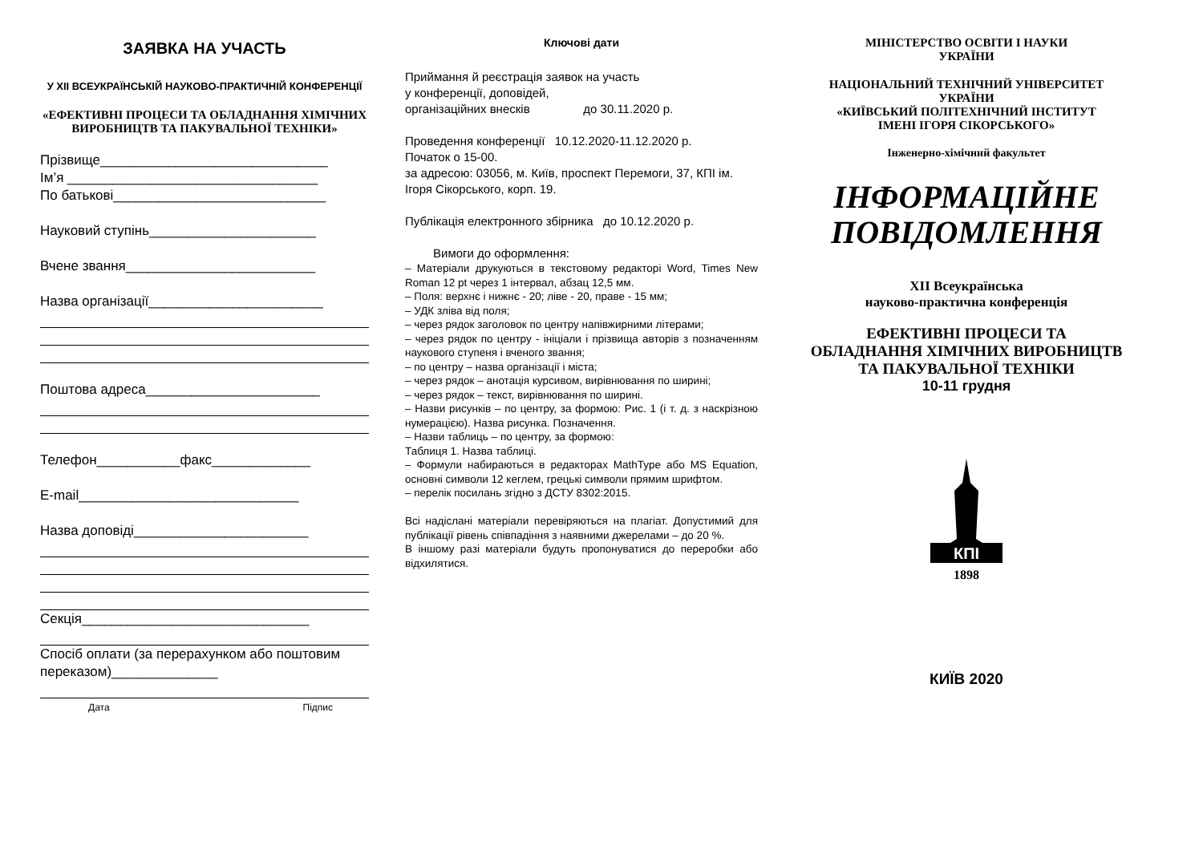ЗАЯВКА НА УЧАСТЬ
У ХІІ ВСЕУКРАЇНСЬКІЙ НАУКОВО-ПРАКТИЧНІЙ КОНФЕРЕНЦІЇ
«ЕФЕКТИВНІ ПРОЦЕСИ ТА ОБЛАДНАННЯ ХІМІЧНИХ ВИРОБНИЦТВ ТА ПАКУВАЛЬНОЇ ТЕХНІКИ»
Прізвище______________________________
Ім’я _________________________________
По батькові____________________________
Науковий ступінь______________________
Вчене звання_________________________
Назва організації_______________________
Поштова адреса_______________________
Телефон___________факс_____________
E-mail_____________________________
Назва доповіді_______________________
Секція______________________________
Спосіб оплати (за перерахунком або поштовим переказом)______________
Дата Підпис
Ключові дати
Приймання й реєстрація заявок на участь
у конференції, доповідей,
організаційних внесків до 30.11.2020 р.
Проведення конференції 10.12.2020-11.12.2020 р.
Початок о 15-00.
за адресою: 03056, м. Київ, проспект Перемоги, 37, КПІ ім. Ігоря Сікорського, корп. 19.
Публікація електронного збірника до 10.12.2020 р.
Вимоги до оформлення:
– Матеріали друкуються в текстовому редакторі Word, Times New Roman 12 pt через 1 інтервал, абзац 12,5 мм.
– Поля: верхнє і нижнє - 20; ліве - 20, праве - 15 мм;
– УДК зліва від поля;
– через рядок заголовок по центру напівжирними літерами;
– через рядок по центру - ініціали і прізвища авторів з позначенням наукового ступеня і вченого звання;
– по центру – назва організації і міста;
– через рядок – анотація курсивом, вирівнювання по ширині;
– через рядок – текст, вирівнювання по ширині.
– Назви рисунків – по центру, за формою: Рис. 1 (і т. д. з наскрізною нумерацією). Назва рисунка. Позначення.
– Назви таблиць – по центру, за формою:
Таблиця 1. Назва таблиці.
– Формули набираються в редакторах MathType або MS Equation, основні символи 12 кеглем, грецькі символи прямим шрифтом.
– перелік посилань згідно з ДСТУ 8302:2015.
Всі надіслані матеріали перевіряються на плагіат. Допустимий для публікації рівень співпадіння з наявними джерелами – до 20 %.
В іншому разі матеріали будуть пропонуватися до переробки або відхилятися.
МІНІСТЕРСТВО ОСВІТИ І НАУКИ
УКРАЇНИ
НАЦІОНАЛЬНИЙ ТЕХНІЧНИЙ УНІВЕРСИТЕТ
УКРАЇНИ
«КИЇВСЬКИЙ ПОЛІТЕХНІЧНИЙ ІНСТИТУТ
ІМЕНІ ІГОРЯ СІКОРСЬКОГО»
Інженерно-хімічний факультет
ІНФОРМАЦІЙНЕ
ПОВІДОМЛЕННЯ
ХІІ Всеукраїнська
науково-практична конференція
ЕФЕКТИВНІ ПРОЦЕСИ ТА
ОБЛАДНАННЯ ХІМІЧНИХ ВИРОБНИЦТВ
ТА ПАКУВАЛЬНОЇ ТЕХНІКИ
10-11 грудня
КПІ
1898
КИЇВ 2020